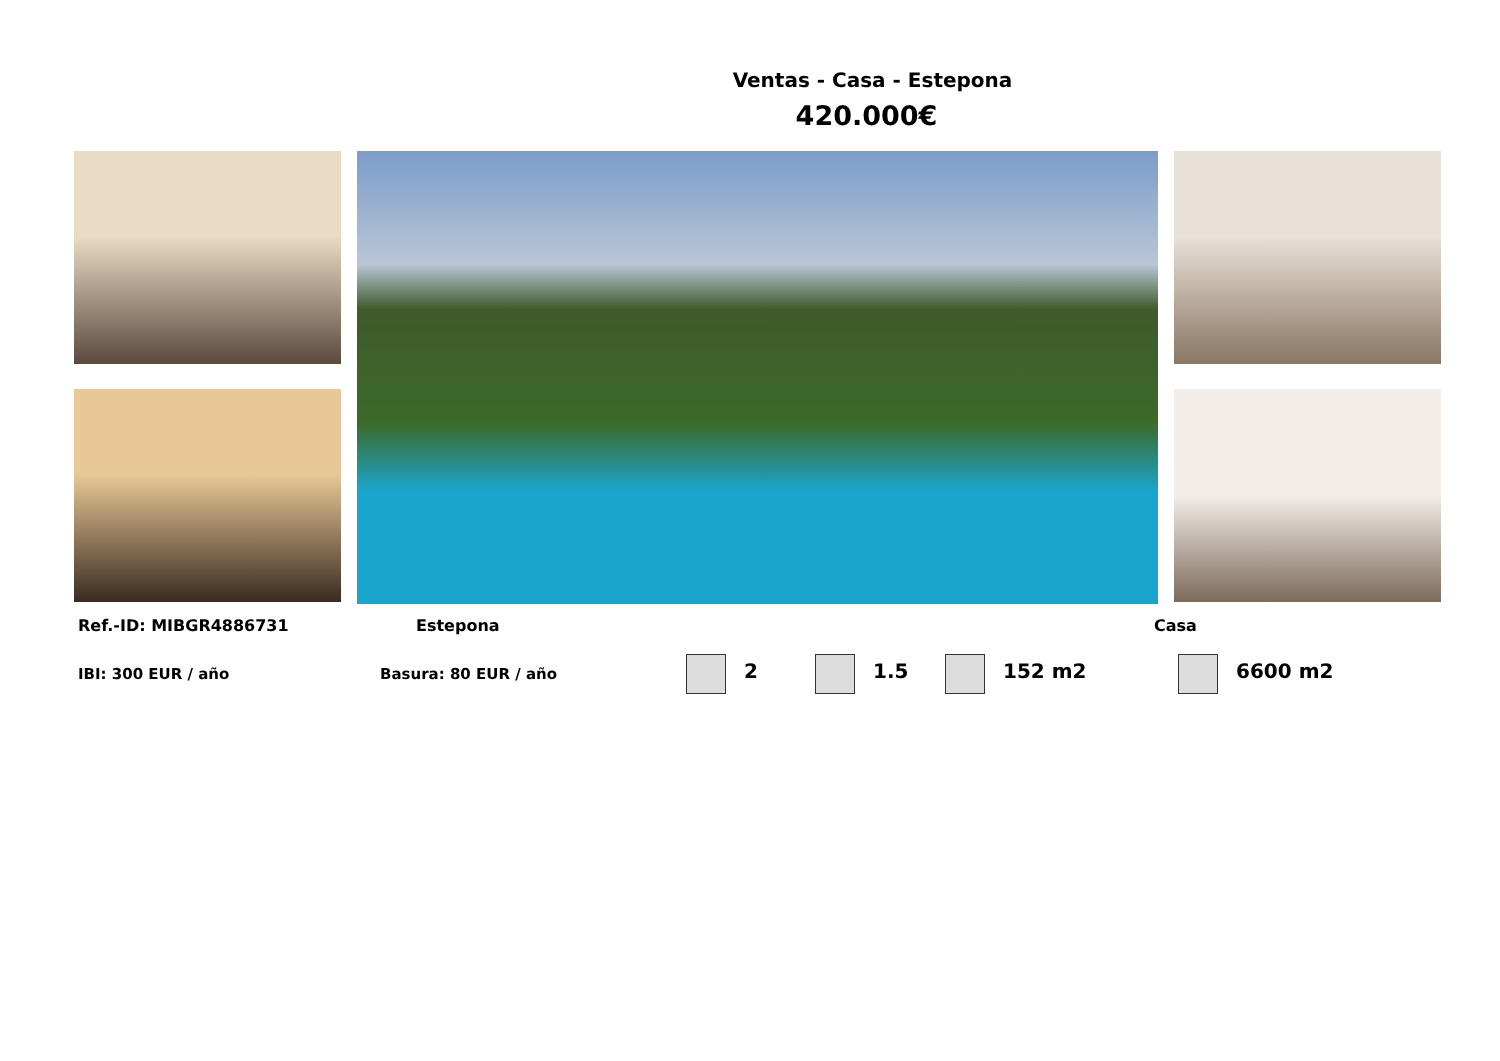Ventas - Casa - Estepona
420.000€
Ref.-ID: MIBGR4886731 Estepona Casa
IBI: 300 EUR / año Basura: 80 EUR / año 2 1.5 152 m2 6600 m2